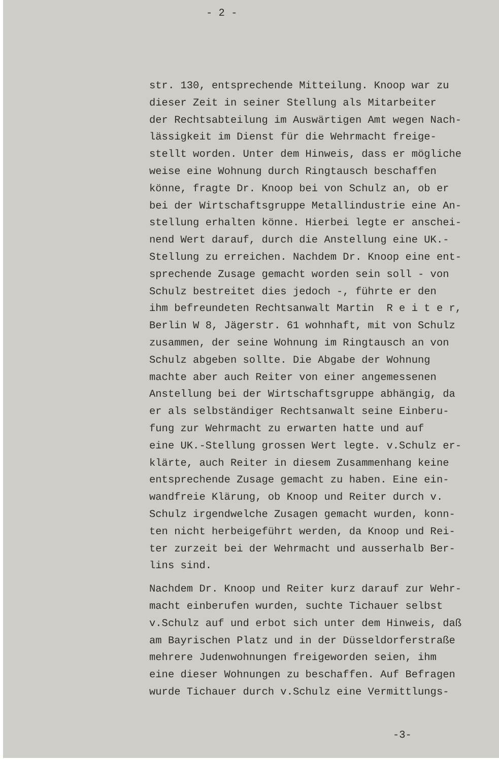- 2 -
str. 130, entsprechende Mitteilung. Knoop war zu
dieser Zeit in seiner Stellung als Mitarbeiter
der Rechtsabteilung im Auswärtigen Amt wegen Nach-
lässigkeit im Dienst für die Wehrmacht freige-
stellt worden. Unter dem Hinweis, dass er mögliche
weise eine Wohnung durch Ringtausch beschaffen
könne, fragte Dr. Knoop bei von Schulz an, ob er
bei der Wirtschaftsgruppe Metallindustrie eine An-
stellung erhalten könne. Hierbei legte er anschei-
nend Wert darauf, durch die Anstellung eine UK.-
Stellung zu erreichen. Nachdem Dr. Knoop eine ent-
sprechende Zusage gemacht worden sein soll - von
Schulz bestreitet dies jedoch -, führte er den
ihm befreundeten Rechtsanwalt Martin R e i t e r,
Berlin W 8, Jägerstr. 61 wohnhaft, mit von Schulz
zusammen, der seine Wohnung im Ringtausch an von
Schulz abgeben sollte. Die Abgabe der Wohnung
machte aber auch Reiter von einer angemessenen
Anstellung bei der Wirtschaftsgruppe abhängig, da
er als selbständiger Rechtsanwalt seine Einberu-
fung zur Wehrmacht zu erwarten hatte und auf
eine UK.-Stellung grossen Wert legte. v.Schulz er-
klärte, auch Reiter in diesem Zusammenhang keine
entsprechende Zusage gemacht zu haben. Eine ein-
wandfreie Klärung, ob Knoop und Reiter durch v.
Schulz irgendwelche Zusagen gemacht wurden, konn-
ten nicht herbeigeführt werden, da Knoop und Rei-
ter zurzeit bei der Wehrmacht und ausserhalb Ber-
lins sind.
Nachdem Dr. Knoop und Reiter kurz darauf zur Wehr-
macht einberufen wurden, suchte Tichauer selbst
v.Schulz auf und erbot sich unter dem Hinweis, daß
am Bayrischen Platz und in der Düsseldorferstraße
mehrere Judenwohnungen freigeworden seien, ihm
eine dieser Wohnungen zu beschaffen. Auf Befragen
wurde Tichauer durch v.Schulz eine Vermittlungs-
-3-